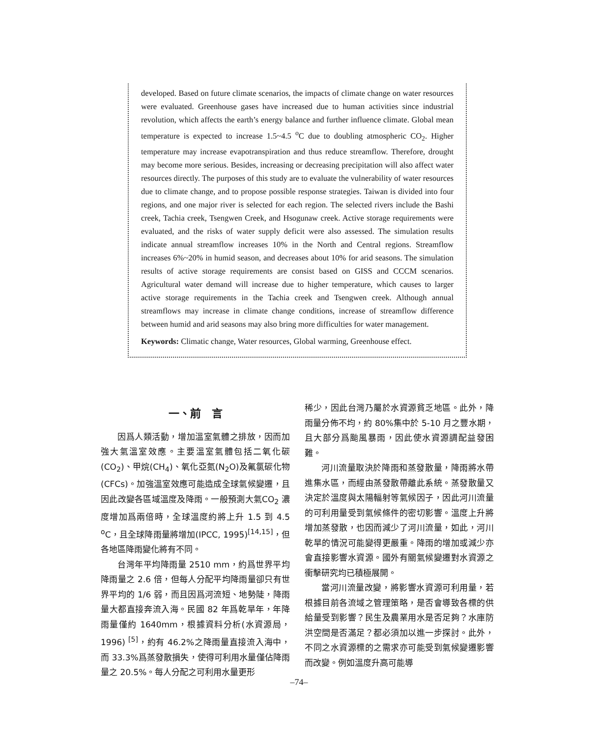developed. Based on future climate scenarios, the impacts of climate change on water resources were evaluated. Greenhouse gases have increased due to human activities since industrial revolution, which affects the earth’s energy balance and further influence climate. Global mean temperature is expected to increase 1.5~4.5 <sup>o</sup>C due to doubling atmospheric CO<sub>2</sub>. Higher temperature may increase evapotranspiration and thus reduce streamflow. Therefore, drought may become more serious. Besides, increasing or decreasing precipitation will also affect water resources directly. The purposes of this study are to evaluate the vulnerability of water resources due to climate change, and to propose possible response strategies. Taiwan is divided into four regions, and one major river is selected for each region. The selected rivers include the Bashi creek, Tachia creek, Tsengwen Creek, and Hsogunaw creek. Active storage requirements were evaluated, and the risks of water supply deficit were also assessed. The simulation results indicate annual streamflow increases 10% in the North and Central regions. Streamflow increases 6%~20% in humid season, and decreases about 10% for arid seasons. The simulation results of active storage requirements are consist based on GISS and CCCM scenarios. Agricultural water demand will increase due to higher temperature, which causes to larger active storage requirements in the Tachia creek and Tsengwen creek. Although annual streamflows may increase in climate change conditions, increase of streamflow difference between humid and arid seasons may also bring more difficulties for water management.
Keywords: Climatic change, Water resources, Global warming, Greenhouse effect.
一、前　言
因爲人類活動，增加溫室氣體之排放，因而加強大氣溫室效應。主要溫室氣體包括二氧化碳(CO<sub>2</sub>)、甲烷(CH<sub>4</sub>)、氧化亞氮(N<sub>2</sub>O)及氟氯碳化物(CFCs)。加強溫室效應可能造成全球氣候變遷，且因此改變各區域溫度及降雨。一般預測大氣CO<sub>2</sub> 濃度增加爲兩倍時，全球溫度約將上升 1.5 到 4.5 <sup>o</sup>C，且全球降雨量將增加(IPCC, 1995)<sup>[14,15]</sup>，但各地區降雨變化將有不同。
台灣年平均降雨量 2510 mm，約爲世界平均降雨量之 2.6 倍，但每人分配平均降雨量卻只有世界平均的 1/6 弱，而且因爲河流短、地勢陡，降雨量大都直接奔流入海。民國 82 年爲乾旱年，年降雨量僅約 1640mm，根據資料分析(水資源局，1996) <sup>[5]</sup>，約有 46.2%之降雨量直接流入海中，而 33.3%爲蒸發散損失，使得可利用水量僅佔降雨量之 20.5%。每人分配之可利用水量更形
稀少，因此台灣乃屬於水資源貧乏地區。此外，降雨量分佈不均，約 80%集中於 5-10 月之豐水期，且大部分爲颱風暴雨，因此使水資源調配益發困難。
河川流量取決於降雨和蒸發散量，降雨將水帶進集水區，而經由蒸發散帶離此系統。蒸發散量又決定於溫度與太陽輻射等氣候因子，因此河川流量的可利用量受到氣候條件的密切影響。溫度上升將增加蒸發散，也因而減少了河川流量，如此，河川乾旱的情況可能變得更嚴重。降雨的增加或減少亦會直接影響水資源。國外有關氣候變遷對水資源之衝擊研究均已積極展開。
當河川流量改變，將影響水資源可利用量，若根據目前各流域之管理策略，是否會導致各標的供給量受到影響？民生及農業用水是否足夠？水庫防洪空間是否滿足？都必須加以進一步探討。此外，不同之水資源標的之需求亦可能受到氣候變遷影響而改變。例如溫度升高可能導
–74–